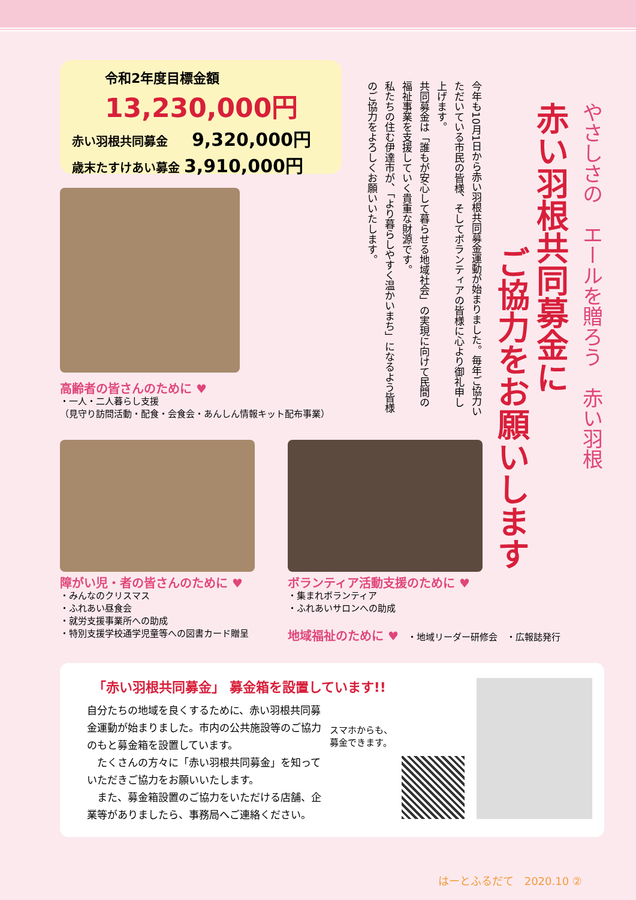やさしさの　エールを贈ろう　赤い羽根
赤い羽根共同募金に
ご協力をお願いします
今年も10月1日から赤い羽根共同募金運動が始まりました。毎年ご協力いただいている市民の皆様、そしてボランティアの皆様に心より御礼申し上げます。
共同募金は「誰もが安心して暮らせる地域社会」の実現に向けて民間の福祉事業を支援していく貴重な財源です。
私たちの住む伊達市が、「より暮らしやすく温かいまち」になるよう皆様のご協力をよろしくお願いいたします。
令和2年度目標金額
13,230,000円
赤い羽根共同募金　　9,320,000円
歳末たすけあい募金 3,910,000円
高齢者の皆さんのために ♥
・一人・二人暮らし支援
（見守り訪問活動・配食・会食会・あんしん情報キット配布事業）
障がい児・者の皆さんのために ♥
・みんなのクリスマス
・ふれあい昼食会
・就労支援事業所への助成
・特別支援学校通学児童等への図書カード贈呈
ボランティア活動支援のために ♥
・集まれボランティア
・ふれあいサロンへの助成
地域福祉のために ♥　・地域リーダー研修会　・広報誌発行
「赤い羽根共同募金」 募金箱を設置しています!!
自分たちの地域を良くするために、赤い羽根共同募金運動が始まりました。市内の公共施設等のご協力のもと募金箱を設置しています。
　たくさんの方々に「赤い羽根共同募金」を知っていただきご協力をお願いいたします。
　また、募金箱設置のご協力をいただける店舗、企業等がありましたら、事務局へご連絡ください。
スマホからも、
募金できます。
はーとふるだて　2020.10 ②